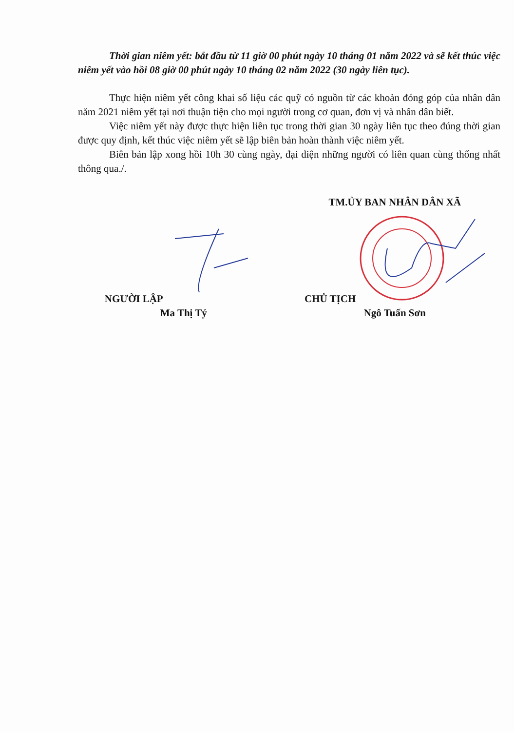Thời gian niêm yết: bắt đầu từ 11 giờ 00 phút ngày 10 tháng 01 năm 2022 và sẽ kết thúc việc niêm yết vào hồi 08 giờ 00 phút ngày 10 tháng 02 năm 2022 (30 ngày liên tục).
Thực hiện niêm yết công khai số liệu các quỹ có nguồn từ các khoản đóng góp của nhân dân năm 2021 niêm yết tại nơi thuận tiện cho mọi người trong cơ quan, đơn vị và nhân dân biết.
Việc niêm yết này được thực hiện liên tục trong thời gian 30 ngày liên tục theo đúng thời gian được quy định, kết thúc việc niêm yết sẽ lập biên bản hoàn thành việc niêm yết.
Biên bản lập xong hồi 10h 30 cùng ngày, đại diện những người có liên quan cùng thống nhất thông qua./.
NGƯỜI LẬP
Ma Thị Tý
TM.ỦY BAN NHÂN DÂN XÃ
CHỦ TỊCH
Ngô Tuấn Sơn